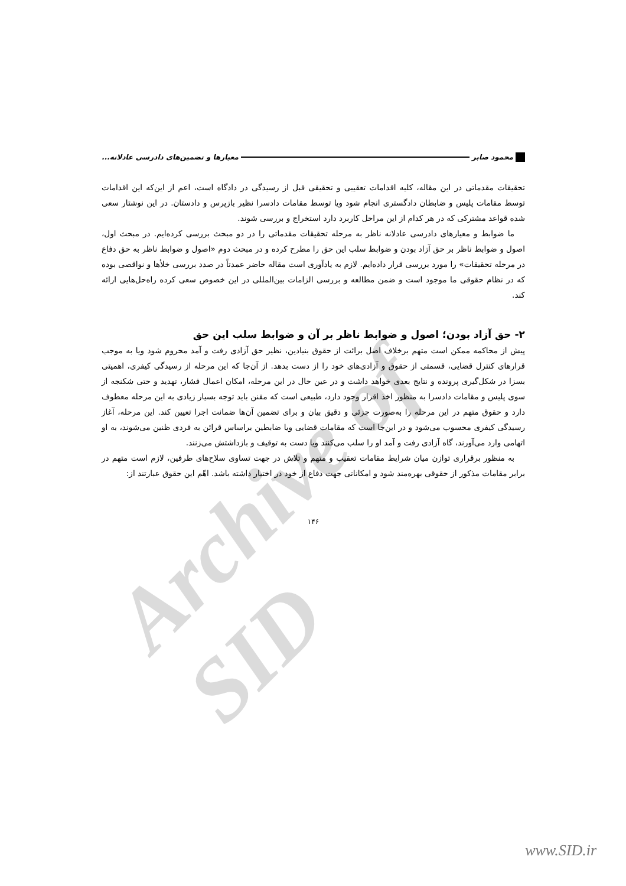Archive of SID
محمود صابر معیارها و تضمین‌های دادرسی عادلانه...
تحقیقات مقدماتی در این مقاله، کلیه اقدامات تعقیبی و تحقیقی قبل از رسیدگی در دادگاه است، اعم از این‌که این اقدامات توسط مقامات پلیس و ضابطان دادگستری انجام شود ویا توسط مقامات دادسرا نظیر بازپرس و دادستان. در این نوشتار سعی شده قواعد مشترکی که در هر کدام از این مراحل کاربرد دارد استخراج و بررسی شوند.
ما ضوابط و معیارهای دادرسی عادلانه ناظر به مرحله تحقیقات مقدماتی را در دو مبحث بررسی کرده‌ایم. در مبحث اول، اصول و ضوابط ناظر بر حق آزاد بودن و ضوابط سلب این حق را مطرح کرده و در مبحث دوم «اصول و ضوابط ناظر به حق دفاع در مرحله تحقیقات» را مورد بررسی قرار داده‌ایم. لازم به یادآوری است مقاله حاضر عمدتاً در صدد بررسی خلأها و نواقصی بوده که در نظام حقوقی ما موجود است و ضمن مطالعه و بررسی الزامات بین‌المللی در این خصوص سعی کرده راه‌حل‌هایی ارائه کند.
۲- حق آزاد بودن؛ اصول و ضوابط ناظر بر آن و ضوابط سلب این حق
پیش از محاکمه ممکن است متهم برخلاف اصل برائت از حقوق بنیادین، نظیر حق آزادی رفت و آمد محروم شود ویا به موجب قرارهای کنترل قضایی، قسمتی از حقوق و آزادی‌های خود را از دست بدهد. از آن‌جا که این مرحله از رسیدگی کیفری، اهمیتی بسزا در شکل‌گیری پرونده و نتایج بعدی خواهد داشت و در عین حال در این مرحله، امکان اعمال فشار، تهدید و حتی شکنجه از سوی پلیس و مقامات دادسرا به منظور اخذ اقرار وجود دارد، طبیعی است که مقنن باید توجه بسیار زیادی به این مرحله معطوف دارد و حقوق متهم در این مرحله را به‌صورت جزئی و دقیق بیان و برای تضمین آن‌ها ضمانت اجرا تعیین کند. این مرحله، آغاز رسیدگی کیفری محسوب می‌شود و در این‌جا است که مقامات قضایی ویا ضابطین براساس قرائن به فردی ظنین می‌شوند، به او اتهامی وارد می‌آورند، گاه آزادی رفت و آمد او را سلب می‌کنند ویا دست به توقیف و بازداشتش می‌زنند.
به منظور برقراری توازن میان شرایط مقامات تعقیب و متهم و تلاش در جهت تساوی سلاح‌های طرفین، لازم است متهم در برابر مقامات مذکور از حقوقی بهره‌مند شود و امکاناتی جهت دفاع از خود در اختیار داشته باشد. اهّم این حقوق عبارتند از:
۱۴۶
www.SID.ir